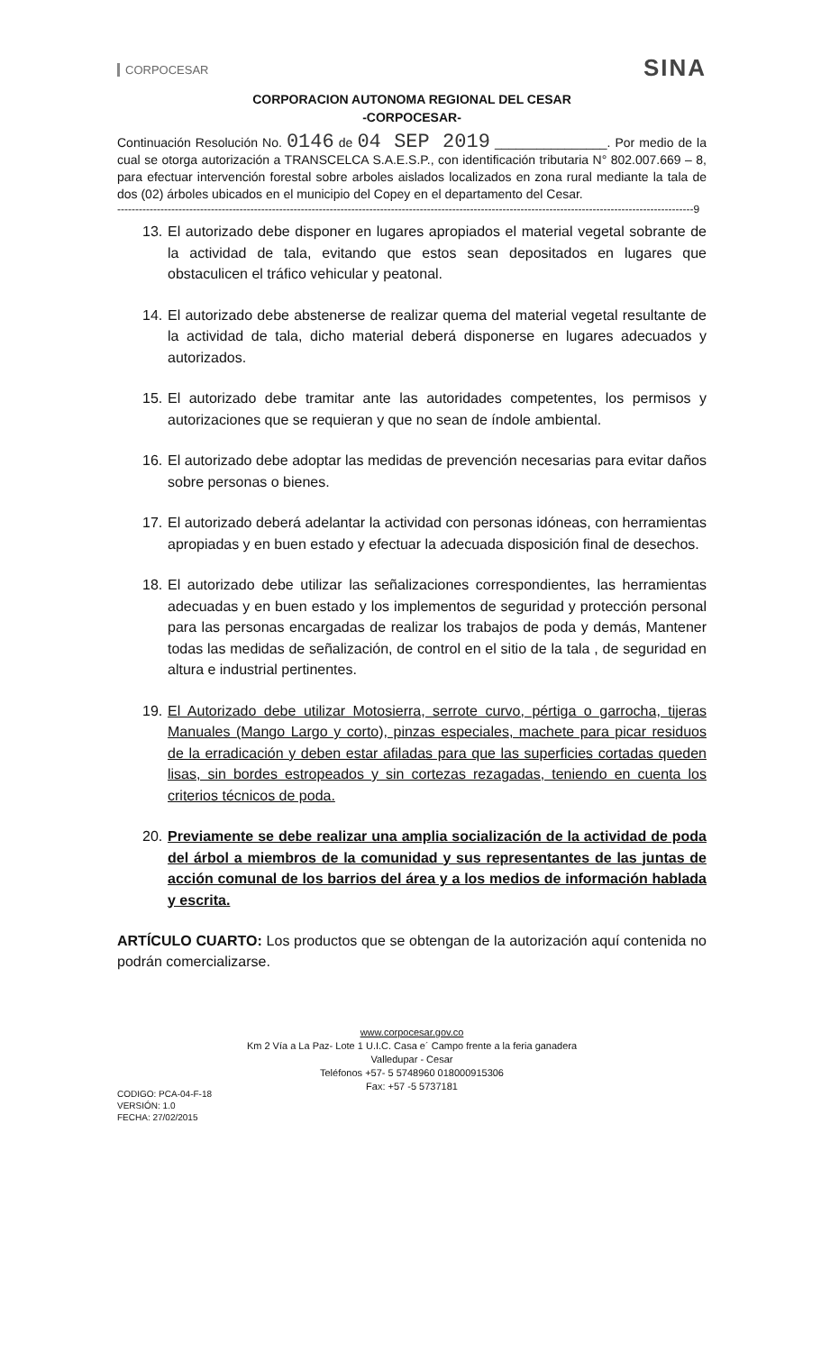CORPOCESAR
SINA
CORPORACION AUTONOMA REGIONAL DEL CESAR
-CORPOCESAR-
Continuación Resolución No. 0146 de 04 SEP 2019 ________________. Por medio de la cual se otorga autorización a TRANSCELCA S.A.E.S.P., con identificación tributaria N° 802.007.669 – 8, para efectuar intervención forestal sobre arboles aislados localizados en zona rural mediante la tala de dos (02) árboles ubicados en el municipio del Copey en el departamento del Cesar.
----------------------------------------------------------------------------------------------------------------------------------------------------------------9
13. El autorizado debe disponer en lugares apropiados el material vegetal sobrante de la actividad de tala, evitando que estos sean depositados en lugares que obstaculicen el tráfico vehicular y peatonal.
14. El autorizado debe abstenerse de realizar quema del material vegetal resultante de la actividad de tala, dicho material deberá disponerse en lugares adecuados y autorizados.
15. El autorizado debe tramitar ante las autoridades competentes, los permisos y autorizaciones que se requieran y que no sean de índole ambiental.
16. El autorizado debe adoptar las medidas de prevención necesarias para evitar daños sobre personas o bienes.
17. El autorizado deberá adelantar la actividad con personas idóneas, con herramientas apropiadas y en buen estado y efectuar la adecuada disposición final de desechos.
18. El autorizado debe utilizar las señalizaciones correspondientes, las herramientas adecuadas y en buen estado y los implementos de seguridad y protección personal para las personas encargadas de realizar los trabajos de poda y demás, Mantener todas las medidas de señalización, de control en el sitio de la tala , de seguridad en altura e industrial pertinentes.
19. El Autorizado debe utilizar Motosierra, serrote curvo, pértiga o garrocha, tijeras Manuales (Mango Largo y corto), pinzas especiales, machete para picar residuos de la erradicación y deben estar afiladas para que las superficies cortadas queden lisas, sin bordes estropeados y sin cortezas rezagadas, teniendo en cuenta los criterios técnicos de poda.
20. Previamente se debe realizar una amplia socialización de la actividad de poda del árbol a miembros de la comunidad y sus representantes de las juntas de acción comunal de los barrios del área y a los medios de información hablada y escrita.
ARTÍCULO CUARTO: Los productos que se obtengan de la autorización aquí contenida no podrán comercializarse.
www.corpocesar.gov.co
Km 2 Vía a La Paz- Lote 1 U.I.C. Casa e´ Campo frente a la feria ganadera
Valledupar - Cesar
Teléfonos +57- 5 5748960 018000915306
Fax: +57 -5 5737181
CODIGO: PCA-04-F-18
VERSIÓN: 1.0
FECHA: 27/02/2015